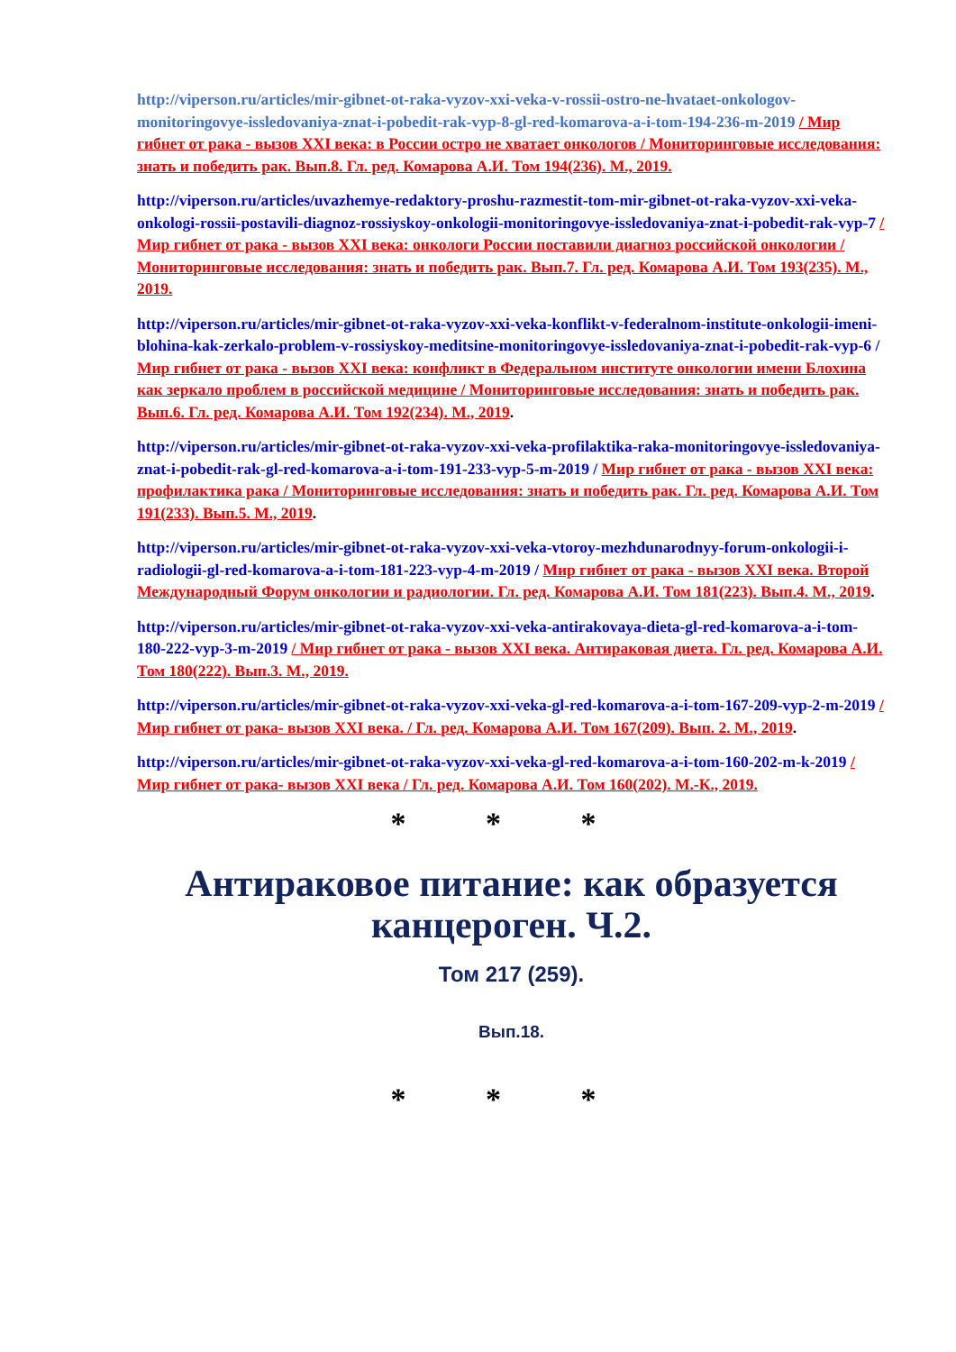http://viperson.ru/articles/mir-gibnet-ot-raka-vyzov-xxi-veka-v-rossii-ostro-ne-hvataet-onkologov-monitoringovye-issledovaniya-znat-i-pobedit-rak-vyp-8-gl-red-komarova-a-i-tom-194-236-m-2019 / Мир гибнет от рака - вызов XXI века: в России остро не хватает онкологов / Мониторинговые исследования: знать и победить рак. Вып.8. Гл. ред. Комарова А.И. Том 194(236). М., 2019.
http://viperson.ru/articles/uvazhemye-redaktory-proshu-razmestit-tom-mir-gibnet-ot-raka-vyzov-xxi-veka-onkologi-rossii-postavili-diagnoz-rossiyskoy-onkologii-monitoringovye-issledovaniya-znat-i-pobedit-rak-vyp-7 / Мир гибнет от рака - вызов XXI века: онкологи России поставили диагноз российской онкологии / Мониторинговые исследования: знать и победить рак. Вып.7. Гл. ред. Комарова А.И. Том 193(235). М., 2019.
http://viperson.ru/articles/mir-gibnet-ot-raka-vyzov-xxi-veka-konflikt-v-federalnom-institute-onkologii-imeni-blohina-kak-zerkalo-problem-v-rossiyskoy-meditsine-monitoringovye-issledovaniya-znat-i-pobedit-rak-vyp-6 / Мир гибнет от рака - вызов XXI века: конфликт в Федеральном институте онкологии имени Блохина как зеркало проблем в российской медицине / Мониторинговые исследования: знать и победить рак. Вып.6. Гл. ред. Комарова А.И. Том 192(234). М., 2019.
http://viperson.ru/articles/mir-gibnet-ot-raka-vyzov-xxi-veka-profilaktika-raka-monitoringovye-issledovaniya-znat-i-pobedit-rak-gl-red-komarova-a-i-tom-191-233-vyp-5-m-2019 / Мир гибнет от рака - вызов XXI века: профилактика рака / Мониторинговые исследования: знать и победить рак. Гл. ред. Комарова А.И. Том 191(233). Вып.5. М., 2019.
http://viperson.ru/articles/mir-gibnet-ot-raka-vyzov-xxi-veka-vtoroy-mezhdunarodnyy-forum-onkologii-i-radiologii-gl-red-komarova-a-i-tom-181-223-vyp-4-m-2019 / Мир гибнет от рака - вызов XXI века. Второй Международный Форум онкологии и радиологии. Гл. ред. Комарова А.И. Том 181(223). Вып.4. М., 2019.
http://viperson.ru/articles/mir-gibnet-ot-raka-vyzov-xxi-veka-antirakovaya-dieta-gl-red-komarova-a-i-tom-180-222-vyp-3-m-2019 / Мир гибнет от рака - вызов XXI века. Антираковая диета. Гл. ред. Комарова А.И. Том 180(222). Вып.3. М., 2019.
http://viperson.ru/articles/mir-gibnet-ot-raka-vyzov-xxi-veka-gl-red-komarova-a-i-tom-167-209-vyp-2-m-2019 / Мир гибнет от рака- вызов XXI века. / Гл. ред. Комарова А.И. Том 167(209). Вып. 2. М., 2019.
http://viperson.ru/articles/mir-gibnet-ot-raka-vyzov-xxi-veka-gl-red-komarova-a-i-tom-160-202-m-k-2019 / Мир гибнет от рака- вызов XXI века / Гл. ред. Комарова А.И. Том 160(202). М.-К., 2019.
* * *
Антираковое питание: как образуется канцероген. Ч.2.
Том 217 (259).
Вып.18.
* * *